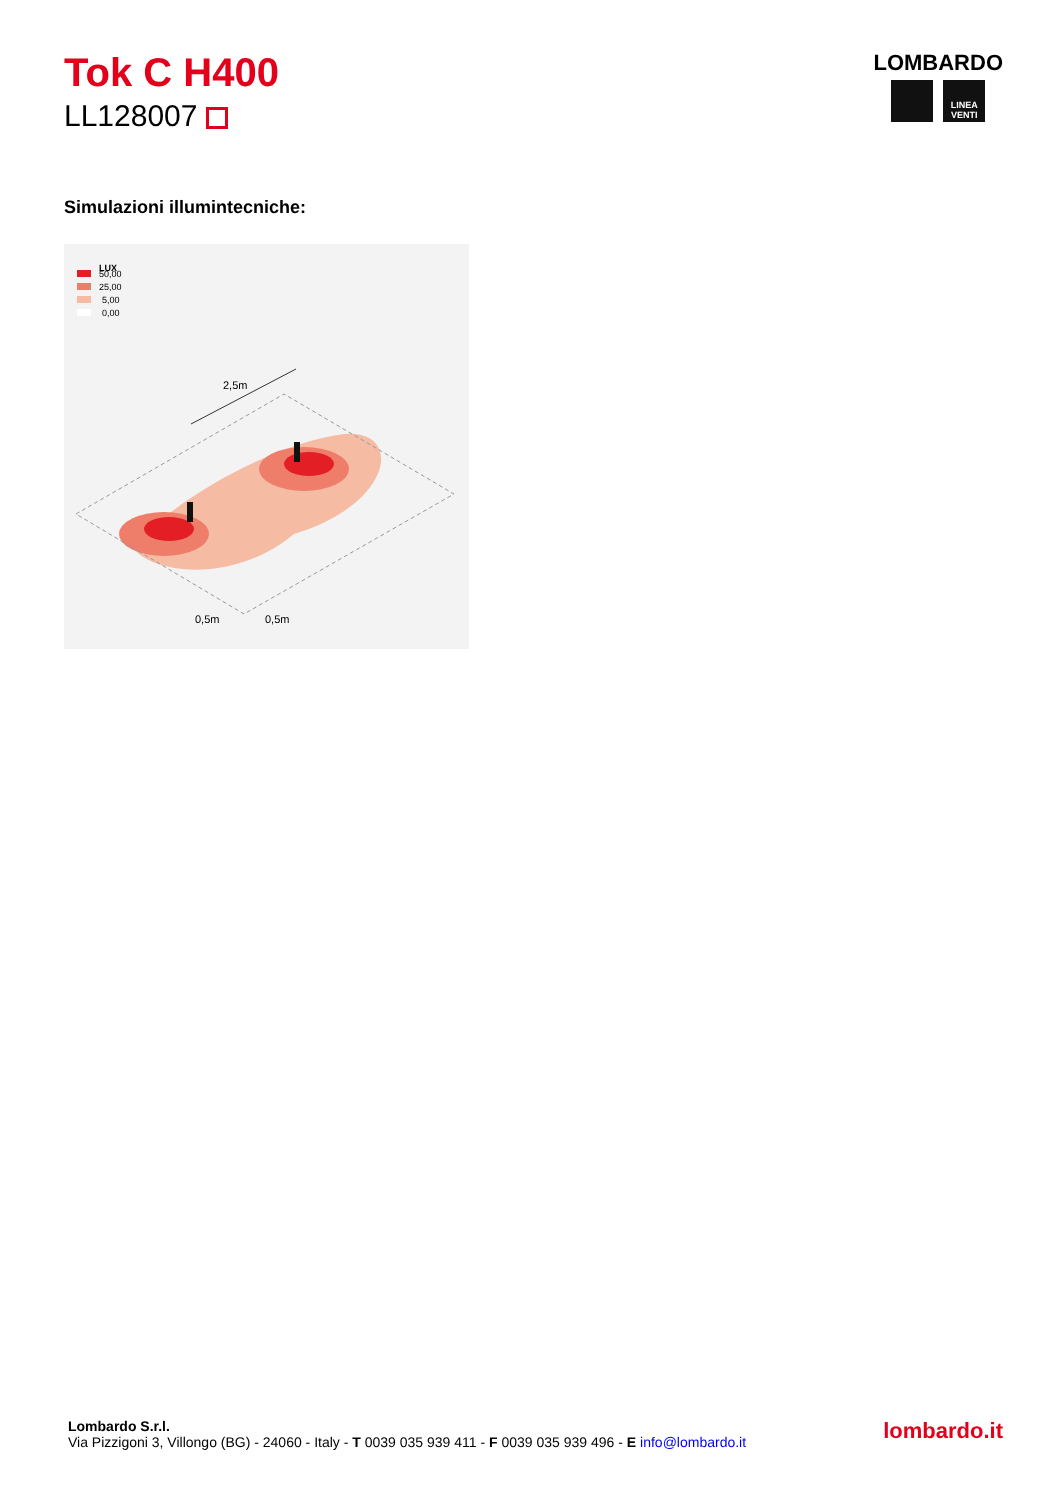Tok C H400
LL128007
LOMBARDO
LINEA VENTI
Simulazioni illumintecniche:
LUX
50,00
25,00
5,00
0,00
2,5m
0,5m
0,5m
Lombardo S.r.l.
Via Pizzigoni 3, Villongo (BG) - 24060 - Italy - T 0039 035 939 411 - F 0039 035 939 496 - E info@lombardo.it
lombardo.it